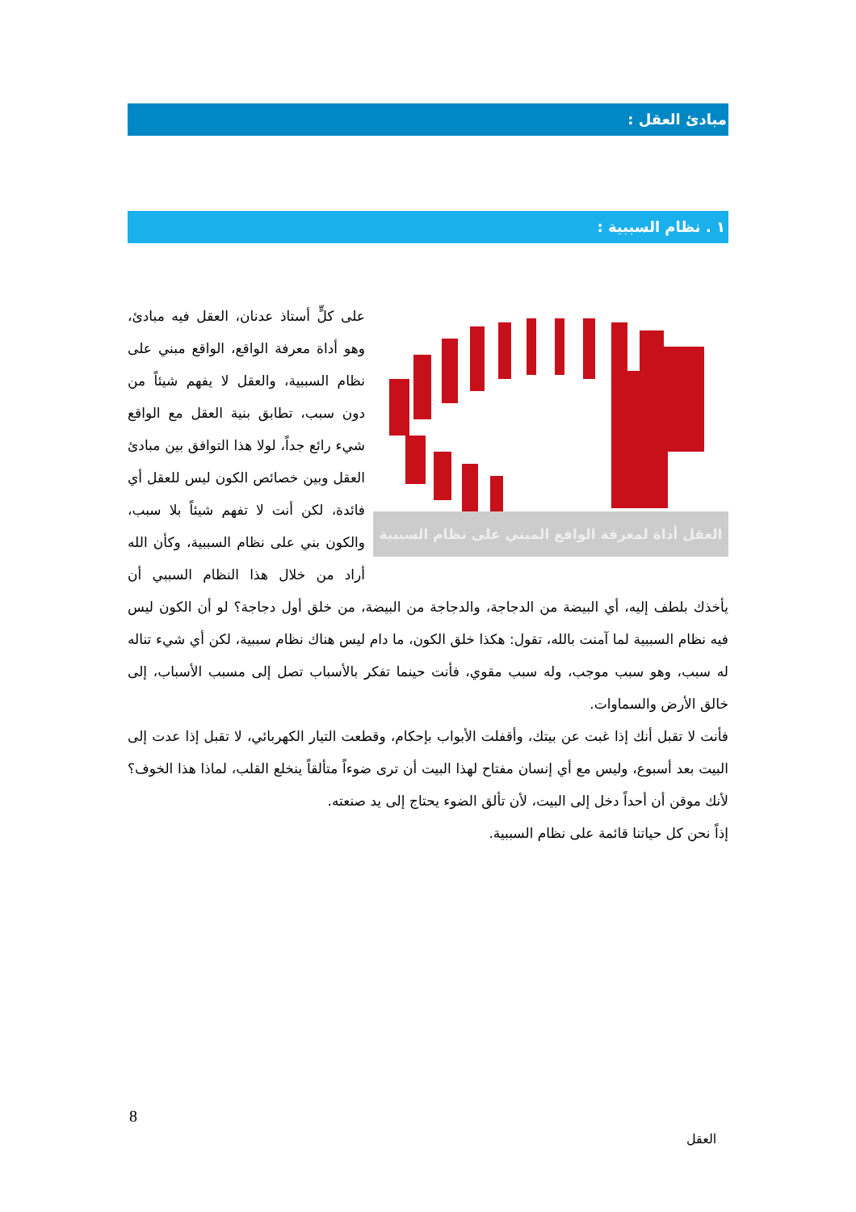مبادئ العقل :
١ . نظام السببية :
العقل أداة لمعرفة الواقع المبني على نظام السببية
على كلٍّ أستاذ عدنان، العقل فيه مبادئ، وهو أداة معرفة الواقع، الواقع مبني على نظام السببية، والعقل لا يفهم شيئاً من دون سبب، تطابق بنية العقل مع الواقع شيء رائع جداً، لولا هذا التوافق بين مبادئ العقل وبين خصائص الكون ليس للعقل أي فائدة، لكن أنت لا تفهم شيئاً بلا سبب، والكون بني على نظام السببية، وكأن الله أراد من خلال هذا النظام السببي أن يأخذك بلطف إليه، أي البيضة من الدجاجة، والدجاجة من البيضة، من خلق أول دجاجة؟ لو أن الكون ليس فيه نظام السببية لما آمنت بالله، تقول: هكذا خلق الكون، ما دام ليس هناك نظام سببية، لكن أي شيء تناله له سبب، وهو سبب موجب، وله سبب مقوي، فأنت حينما تفكر بالأسباب تصل إلى مسبب الأسباب، إلى خالق الأرض والسماوات.
فأنت لا تقبل أنك إذا غبت عن بيتك، وأقفلت الأبواب بإحكام، وقطعت التيار الكهربائي، لا تقبل إذا عدت إلى البيت بعد أسبوع، وليس مع أي إنسان مفتاح لهذا البيت أن ترى ضوءاً متألقاً ينخلع القلب، لماذا هذا الخوف؟ لأنك موقن أن أحداً دخل إلى البيت، لأن تألق الضوء يحتاج إلى يد صنعته.
إذاً نحن كل حياتنا قائمة على نظام السببية.
8
العقل